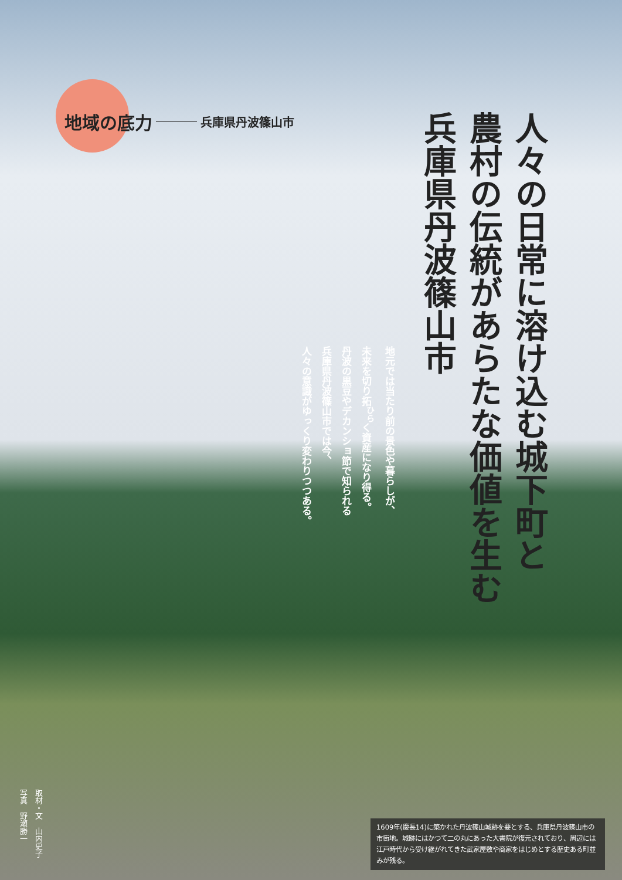地域の底力 兵庫県丹波篠山市
人々の日常に溶け込む城下町と
農村の伝統があらたな価値を生む
兵庫県丹波篠山市
地元では当たり前の景色や暮らしが、
未来を切り拓<sup>ひら</sup>く資産になり得る。
丹波の黒豆やデカンショ節で知られる
兵庫県丹波篠山市では今、
人々の意識がゆっくり変わりつつある。
取材・文　山内史子
写真　野瀬勝一
1609年(慶長14)に築かれた丹波篠山城跡を要とする、兵庫県丹波篠山市の市街地。城跡にはかつて二の丸にあった大書院が復元されており、周辺には江戸時代から受け継がれてきた武家屋敷や商家をはじめとする歴史ある町並みが残る。